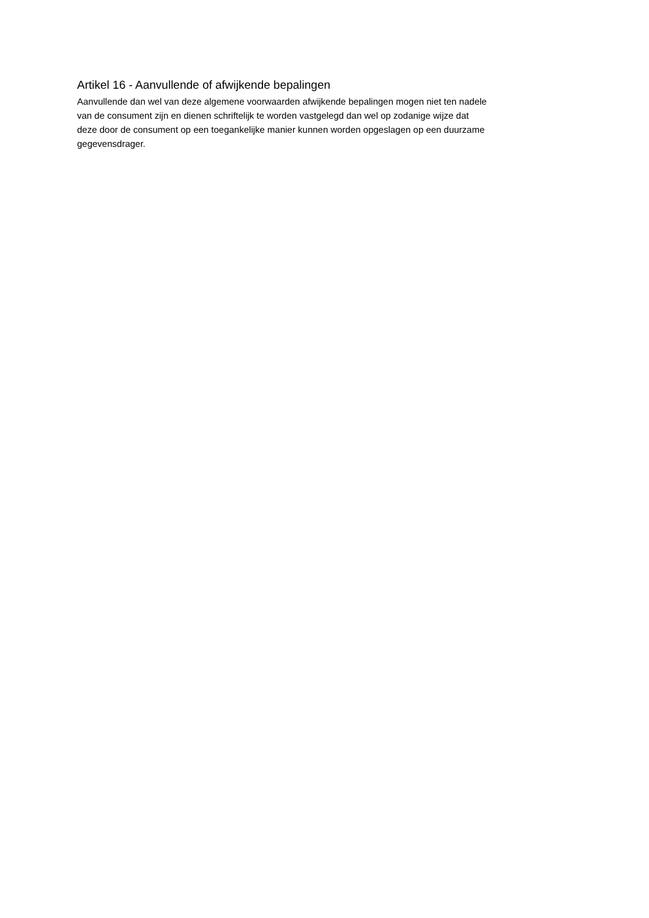Artikel 16 - Aanvullende of afwijkende bepalingen
Aanvullende dan wel van deze algemene voorwaarden afwijkende bepalingen mogen niet ten nadele
van de consument zijn en dienen schriftelijk te worden vastgelegd dan wel op zodanige wijze dat
deze door de consument op een toegankelijke manier kunnen worden opgeslagen op een duurzame
gegevensdrager.